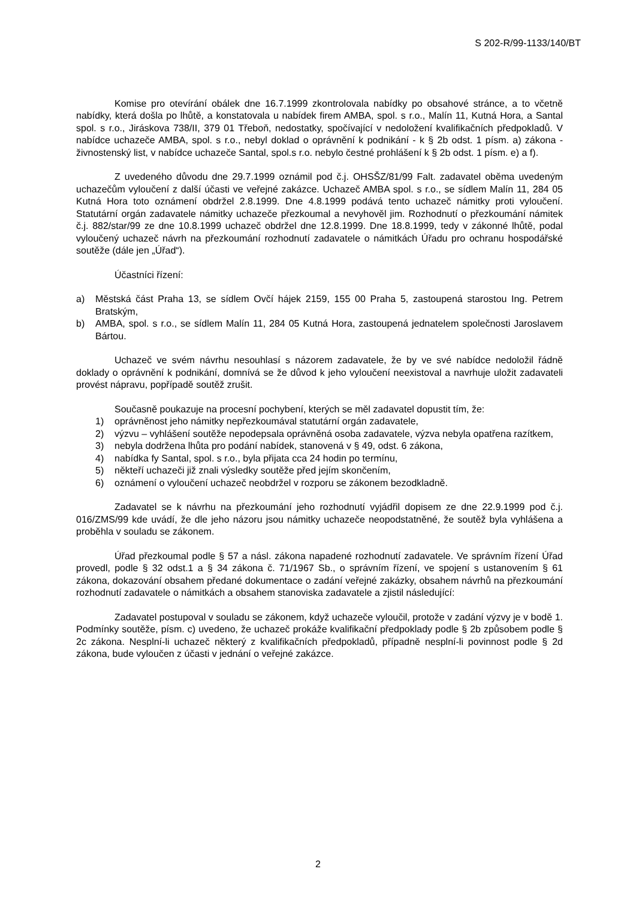S 202-R/99-1133/140/BT
Komise pro otevírání obálek dne 16.7.1999 zkontrolovala nabídky po obsahové stránce, a to včetně nabídky, která došla po lhůtě, a konstatovala u nabídek firem AMBA, spol. s r.o., Malín 11, Kutná Hora, a Santal spol. s r.o., Jiráskova 738/II, 379 01 Třeboň, nedostatky, spočívající v nedoložení kvalifikačních předpokladů. V nabídce uchazeče AMBA, spol. s r.o., nebyl doklad o oprávnění k podnikání - k § 2b odst. 1 písm. a) zákona - živnostenský list, v nabídce uchazeče Santal, spol.s r.o. nebylo čestné prohlášení k § 2b odst. 1 písm. e) a f).
Z uvedeného důvodu dne 29.7.1999 oznámil pod č.j. OHSŠZ/81/99 Falt. zadavatel oběma uvedeným uchazečům vyloučení z další účasti ve veřejné zakázce. Uchazeč AMBA spol. s r.o., se sídlem Malín 11, 284 05 Kutná Hora toto oznámení obdržel 2.8.1999. Dne 4.8.1999 podává tento uchazeč námitky proti vyloučení. Statutární orgán zadavatele námitky uchazeče přezkoumal a nevyhověl jim. Rozhodnutí o přezkoumání námitek č.j. 882/star/99 ze dne 10.8.1999 uchazeč obdržel dne 12.8.1999. Dne 18.8.1999, tedy v zákonné lhůtě, podal vyloučený uchazeč návrh na přezkoumání rozhodnutí zadavatele o námitkách Úřadu pro ochranu hospodářské soutěže (dále jen „Úřad“).
Účastníci řízení:
a) Městská část Praha 13, se sídlem Ovčí hájek 2159, 155 00 Praha 5, zastoupená starostou Ing. Petrem Bratským,
b) AMBA, spol. s r.o., se sídlem Malín 11, 284 05 Kutná Hora, zastoupená jednatelem společnosti Jaroslavem Bártou.
Uchazeč ve svém návrhu nesouhlasí s názorem zadavatele, že by ve své nabídce nedoložil řádně doklady o oprávnění k podnikání, domnívá se že důvod k jeho vyloučení neexistoval a navrhuje uložit zadavateli provést nápravu, popřípadě soutěž zrušit.
Současně poukazuje na procesní pochybení, kterých se měl zadavatel dopustit tím, že:
1) oprávněnost jeho námitky nepřezkoumával statutární orgán zadavatele,
2) výzvu – vyhlášení soutěže nepodepsala oprávněná osoba zadavatele, výzva nebyla opatřena razítkem,
3) nebyla dodržena lhůta pro podání nabídek, stanovená v § 49, odst. 6 zákona,
4) nabídka fy Santal, spol. s r.o., byla přijata cca 24 hodin po termínu,
5) někteří uchazeči již znali výsledky soutěže před jejím skončením,
6) oznámení o vyloučení uchazeč neobdržel v rozporu se zákonem bezodkladně.
Zadavatel se k návrhu na přezkoumání jeho rozhodnutí vyjádřil dopisem ze dne 22.9.1999 pod č.j. 016/ZMS/99 kde uvádí, že dle jeho názoru jsou námitky uchazeče neopodstatněné, že soutěž byla vyhlášena a proběhla v souladu se zákonem.
Úřad přezkoumal podle § 57 a násl. zákona napadené rozhodnutí zadavatele. Ve správním řízení Úřad provedl, podle § 32 odst.1 a § 34 zákona č. 71/1967 Sb., o správním řízení, ve spojení s ustanovením § 61 zákona, dokazování obsahem předané dokumentace o zadání veřejné zakázky, obsahem návrhů na přezkoumání rozhodnutí zadavatele o námitkách a obsahem stanoviska zadavatele a zjistil následující:
Zadavatel postupoval v souladu se zákonem, když uchazeče vyloučil, protože v zadání výzvy je v bodě 1. Podmínky soutěže, písm. c) uvedeno, že uchazeč prokáže kvalifikační předpoklady podle § 2b způsobem podle § 2c zákona. Nesplní-li uchazeč některý z kvalifikačních předpokladů, případně nesplní-li povinnost podle § 2d zákona, bude vyloučen z účasti v jednání o veřejné zakázce.
2